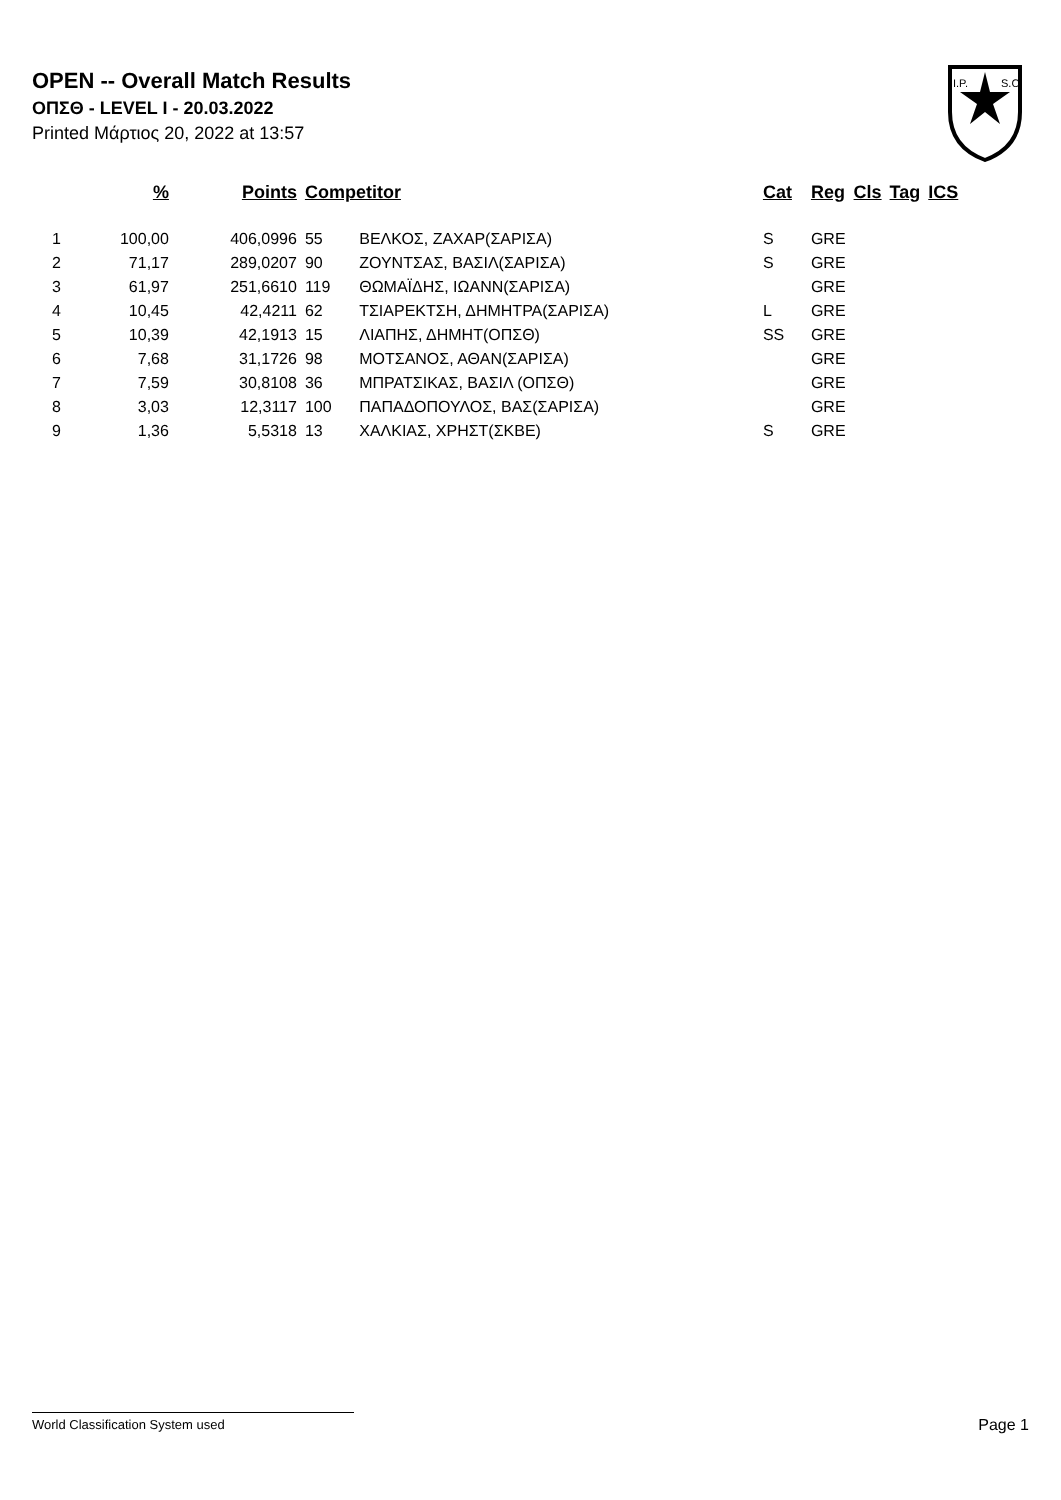OPEN -- Overall Match Results
ΟΠΣΘ - LEVEL I - 20.03.2022
Printed Μάρτιος 20, 2022 at 13:57
I.P.
S.C.
| | % | Points | Competitor | | Cat | Reg | Cls | Tag | ICS |
| --- | --- | --- | --- | --- | --- | --- | --- | --- | --- |
| 1 | 100,00 | 406,0996 | 55 | ΒΕΛΚΟΣ, ΖΑΧΑΡ(ΣΑΡΙΣΑ) | S | GRE | | | |
| 2 | 71,17 | 289,0207 | 90 | ΖΟΥΝΤΣΑΣ, ΒΑΣΙΛ(ΣΑΡΙΣΑ) | S | GRE | | | |
| 3 | 61,97 | 251,6610 | 119 | ΘΩΜΑΪΔΗΣ, ΙΩΑΝΝ(ΣΑΡΙΣΑ) | | GRE | | | |
| 4 | 10,45 | 42,4211 | 62 | ΤΣΙΑΡΕΚΤΣΗ, ΔΗΜΗΤΡΑ(ΣΑΡΙΣΑ) | L | GRE | | | |
| 5 | 10,39 | 42,1913 | 15 | ΛΙΑΠΗΣ, ΔΗΜΗΤ(ΟΠΣΘ) | SS | GRE | | | |
| 6 | 7,68 | 31,1726 | 98 | ΜΟΤΣΑΝΟΣ, ΑΘΑΝ(ΣΑΡΙΣΑ) | | GRE | | | |
| 7 | 7,59 | 30,8108 | 36 | ΜΠΡΑΤΣΙΚΑΣ, ΒΑΣΙΛ (ΟΠΣΘ) | | GRE | | | |
| 8 | 3,03 | 12,3117 | 100 | ΠΑΠΑΔΟΠΟΥΛΟΣ, ΒΑΣ(ΣΑΡΙΣΑ) | | GRE | | | |
| 9 | 1,36 | 5,5318 | 13 | ΧΑΛΚΙΑΣ, ΧΡΗΣΤ(ΣΚΒΕ) | S | GRE | | | |
World Classification System used Page 1